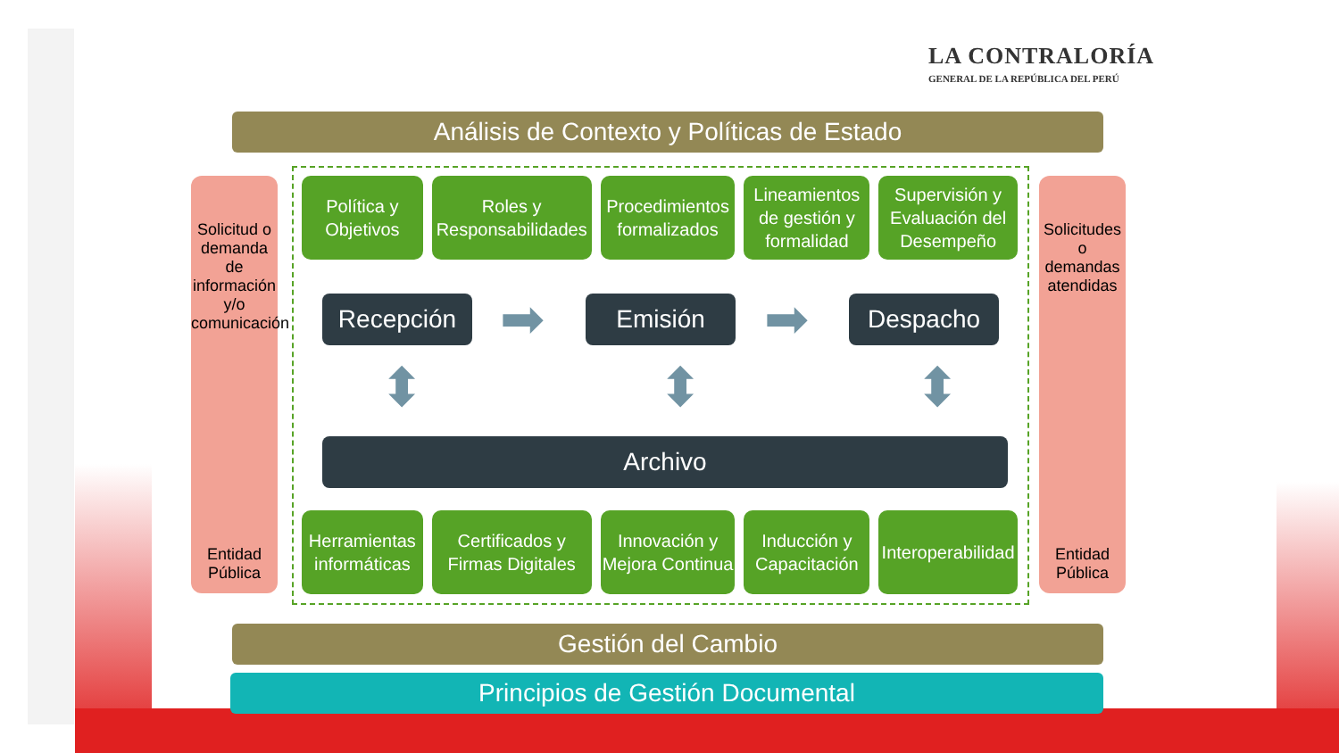LA CONTRALORÍA
GENERAL DE LA REPÚBLICA DEL PERÚ
Análisis de Contexto y Políticas de Estado
Solicitud o demanda de información y/o comunicación
Entidad Pública
Solicitudes o demandas atendidas
Entidad Pública
Política y Objetivos Roles y Responsabilidades Procedimientos formalizados Lineamientos de gestión y formalidad
Supervisión y Evaluación del Desempeño
Recepción ➡ Emisión ➡ Despacho
⬍ ⬍ ⬍
Archivo
Herramientas informáticas Certificados y Firmas Digitales
Innovación y Mejora Continua Inducción y Capacitación Interoperabilidad
Gestión del Cambio
Principios de Gestión Documental